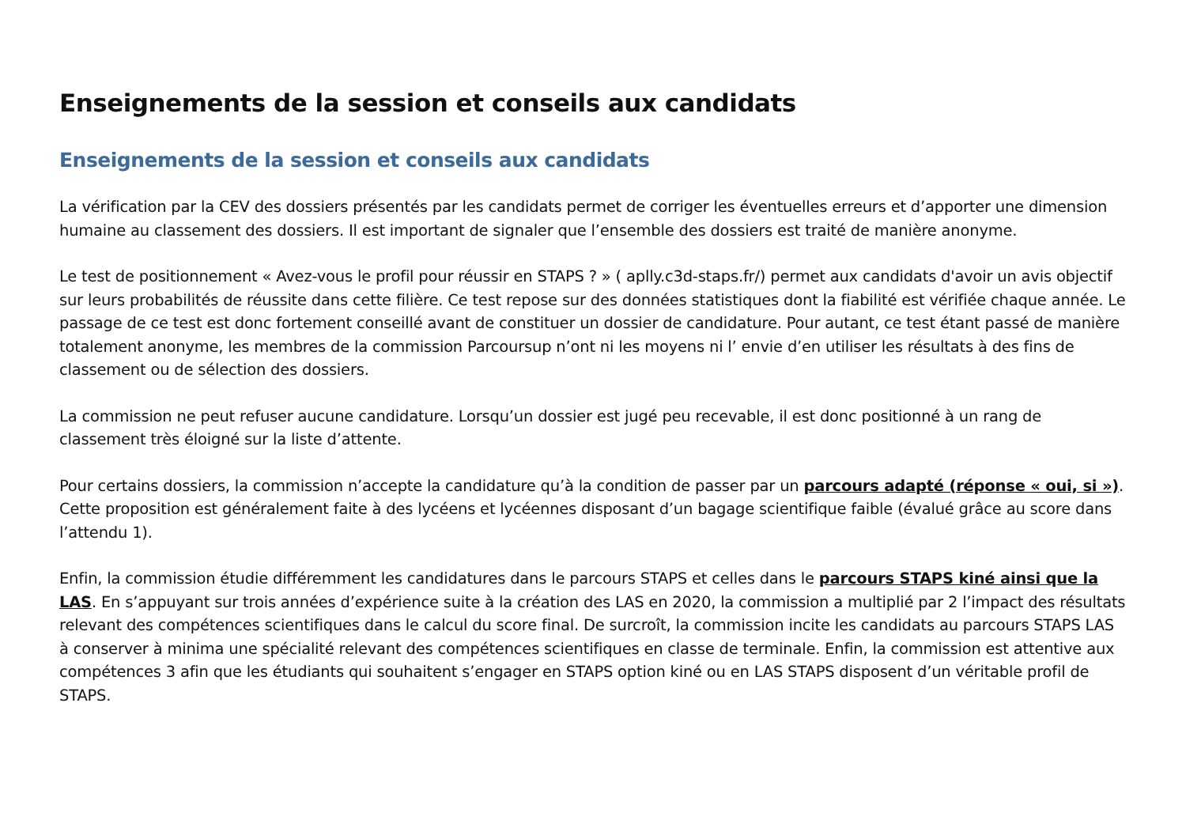Enseignements de la session et conseils aux candidats
Enseignements de la session et conseils aux candidats
La vérification par la CEV des dossiers présentés par les candidats permet de corriger les éventuelles erreurs et d’apporter une dimension humaine au classement des dossiers. Il est important de signaler que l’ensemble des dossiers est traité de manière anonyme.
Le test de positionnement « Avez-vous le profil pour réussir en STAPS ? » ( aplly.c3d-staps.fr/) permet aux candidats d'avoir un avis objectif sur leurs probabilités de réussite dans cette filière. Ce test repose sur des données statistiques dont la fiabilité est vérifiée chaque année. Le passage de ce test est donc fortement conseillé avant de constituer un dossier de candidature. Pour autant, ce test étant passé de manière totalement anonyme, les membres de la commission Parcoursup n’ont ni les moyens ni l’ envie d’en utiliser les résultats à des fins de classement ou de sélection des dossiers.
La commission ne peut refuser aucune candidature. Lorsqu’un dossier est jugé peu recevable, il est donc positionné à un rang de classement très éloigné sur la liste d’attente.
Pour certains dossiers, la commission n’accepte la candidature qu’à la condition de passer par un parcours adapté (réponse « oui, si »). Cette proposition est généralement faite à des lycéens et lycéennes disposant d’un bagage scientifique faible (évalué grâce au score dans l’attendu 1).
Enfin, la commission étudie différemment les candidatures dans le parcours STAPS et celles dans le parcours STAPS kiné ainsi que la LAS. En s’appuyant sur trois années d’expérience suite à la création des LAS en 2020, la commission a multiplié par 2 l’impact des résultats relevant des compétences scientifiques dans le calcul du score final. De surcroît, la commission incite les candidats au parcours STAPS LAS à conserver à minima une spécialité relevant des compétences scientifiques en classe de terminale. Enfin, la commission est attentive aux compétences 3 afin que les étudiants qui souhaitent s’engager en STAPS option kiné ou en LAS STAPS disposent d’un véritable profil de STAPS.